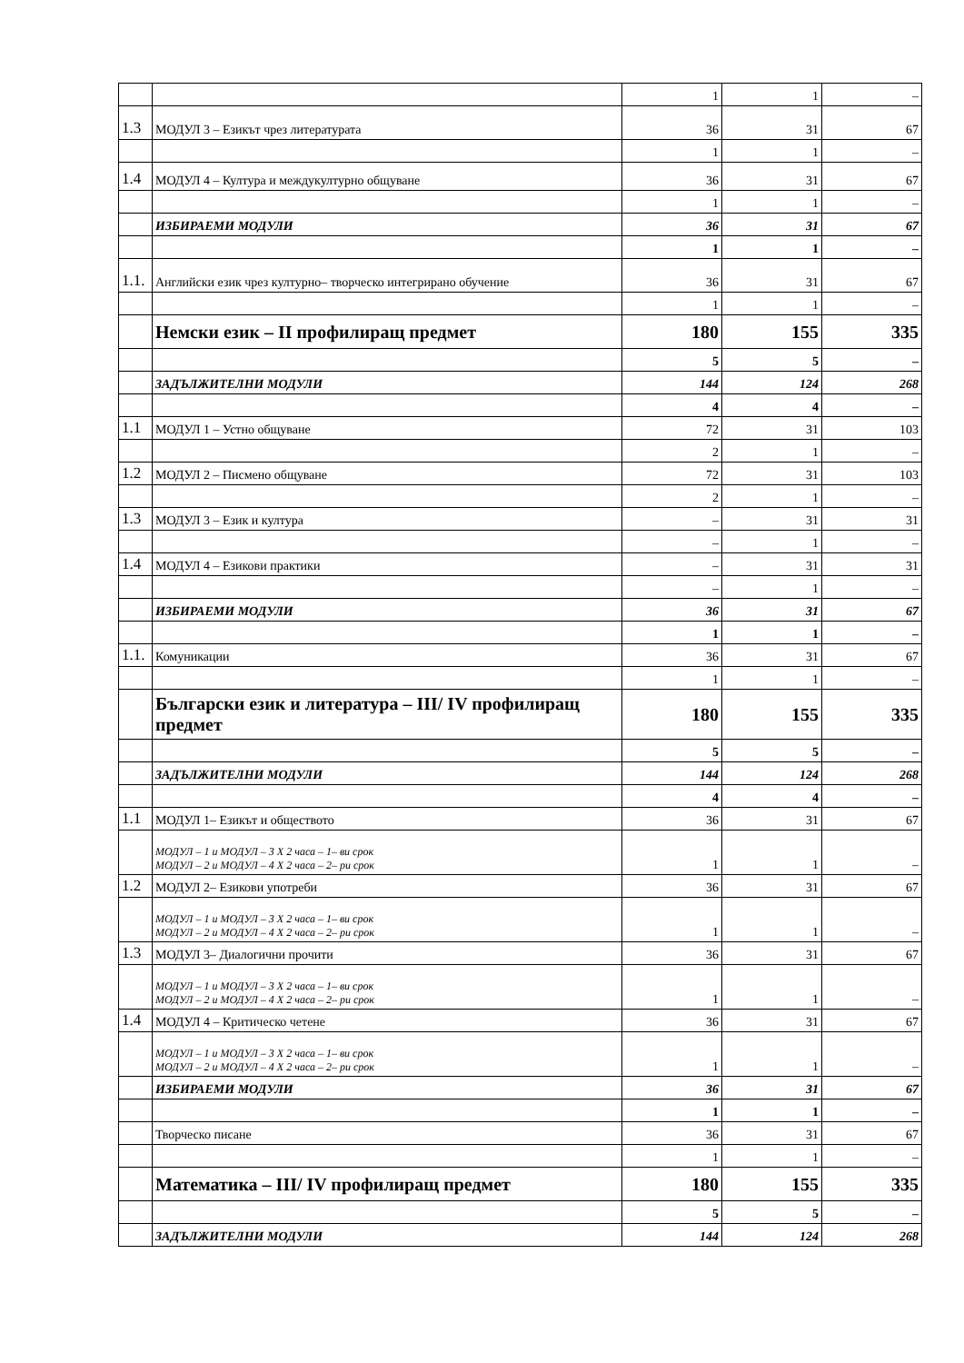| | | 1 | 1 | – |
| 1.3 | МОДУЛ 3 – Езикът чрез литературата | 36 | 31 | 67 |
| | | 1 | 1 | – |
| 1.4 | МОДУЛ 4 – Култура и междукултурно общуване | 36 | 31 | 67 |
| | | 1 | 1 | – |
| | ИЗБИРАЕМИ МОДУЛИ | 36 | 31 | 67 |
| | | 1 | 1 | – |
| 1.1. | Английски език чрез културно– творческо интегрирано обучение | 36 | 31 | 67 |
| | | 1 | 1 | – |
| | Немски език – II профилиращ предмет | 180 | 155 | 335 |
| | | 5 | 5 | – |
| | ЗАДЪЛЖИТЕЛНИ МОДУЛИ | 144 | 124 | 268 |
| | | 4 | 4 | – |
| 1.1 | МОДУЛ 1 – Устно общуване | 72 | 31 | 103 |
| | | 2 | 1 | – |
| 1.2 | МОДУЛ 2 – Писмено общуване | 72 | 31 | 103 |
| | | 2 | 1 | – |
| 1.3 | МОДУЛ 3 – Език и култура | – | 31 | 31 |
| | | – | 1 | – |
| 1.4 | МОДУЛ 4 – Езикови практики | – | 31 | 31 |
| | | – | 1 | – |
| | ИЗБИРАЕМИ МОДУЛИ | 36 | 31 | 67 |
| | | 1 | 1 | – |
| 1.1. | Комуникации | 36 | 31 | 67 |
| | | 1 | 1 | – |
| | Български език и литература – III/ IV профилиращ предмет | 180 | 155 | 335 |
| | | 5 | 5 | – |
| | ЗАДЪЛЖИТЕЛНИ МОДУЛИ | 144 | 124 | 268 |
| | | 4 | 4 | – |
| 1.1 | МОДУЛ 1– Езикът и обществото | 36 | 31 | 67 |
| | МОДУЛ – 1 и МОДУЛ – 3 Х 2 часа – 1– ви срок МОДУЛ – 2 и МОДУЛ – 4 Х 2 часа – 2– ри срок | 1 | 1 | – |
| 1.2 | МОДУЛ 2– Езикови употреби | 36 | 31 | 67 |
| | МОДУЛ – 1 и МОДУЛ – 3 Х 2 часа – 1– ви срок МОДУЛ – 2 и МОДУЛ – 4 Х 2 часа – 2– ри срок | 1 | 1 | – |
| 1.3 | МОДУЛ 3– Диалогични прочити | 36 | 31 | 67 |
| | МОДУЛ – 1 и МОДУЛ – 3 Х 2 часа – 1– ви срок МОДУЛ – 2 и МОДУЛ – 4 Х 2 часа – 2– ри срок | 1 | 1 | – |
| 1.4 | МОДУЛ 4 – Критическо четене | 36 | 31 | 67 |
| | МОДУЛ – 1 и МОДУЛ – 3 Х 2 часа – 1– ви срок МОДУЛ – 2 и МОДУЛ – 4 Х 2 часа – 2– ри срок | 1 | 1 | – |
| | ИЗБИРАЕМИ МОДУЛИ | 36 | 31 | 67 |
| | | 1 | 1 | – |
| | Творческо писане | 36 | 31 | 67 |
| | | 1 | 1 | – |
| | Математика – III/ IV профилиращ предмет | 180 | 155 | 335 |
| | | 5 | 5 | – |
| | ЗАДЪЛЖИТЕЛНИ МОДУЛИ | 144 | 124 | 268 |